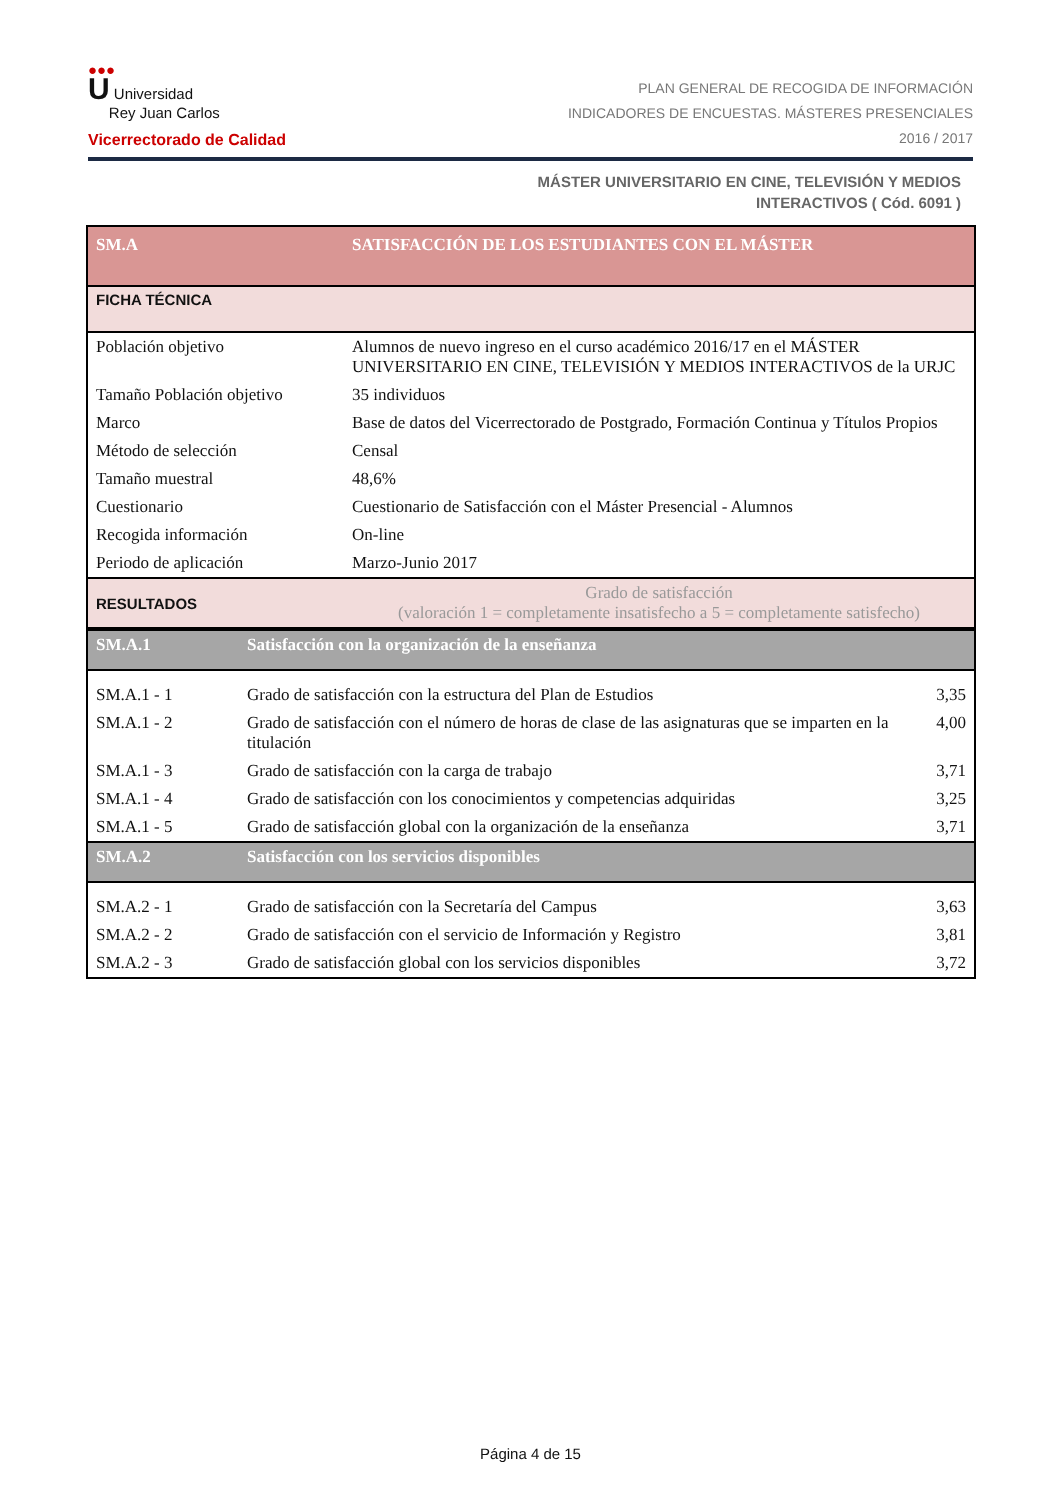●●●
U Universidad
Rey Juan Carlos
Vicerrectorado de Calidad
PLAN GENERAL DE RECOGIDA DE INFORMACIÓN
INDICADORES DE ENCUESTAS. MÁSTERES PRESENCIALES
2016 / 2017
MÁSTER UNIVERSITARIO EN CINE, TELEVISIÓN Y MEDIOS
INTERACTIVOS ( Cód. 6091 )
| SM.A | SATISFACCIÓN DE LOS ESTUDIANTES CON EL MÁSTER |
| FICHA TÉCNICA | |
| Población objetivo | Alumnos de nuevo ingreso en el curso académico 2016/17 en el MÁSTER UNIVERSITARIO EN CINE, TELEVISIÓN Y MEDIOS INTERACTIVOS de la URJC |
| Tamaño Población objetivo | 35 individuos |
| Marco | Base de datos del Vicerrectorado de Postgrado, Formación Continua y Títulos Propios |
| Método de selección | Censal |
| Tamaño muestral | 48,6% |
| Cuestionario | Cuestionario de Satisfacción con el Máster Presencial - Alumnos |
| Recogida información | On-line |
| Periodo de aplicación | Marzo-Junio 2017 |
| RESULTADOS | Grado de satisfacción (valoración 1 = completamente insatisfecho a 5 = completamente satisfecho) |
| SM.A.1 | Satisfacción con la organización de la enseñanza | |
| SM.A.1 - 1 | Grado de satisfacción con la estructura del Plan de Estudios | 3,35 |
| SM.A.1 - 2 | Grado de satisfacción con el número de horas de clase de las asignaturas que se imparten en la titulación | 4,00 |
| SM.A.1 - 3 | Grado de satisfacción con la carga de trabajo | 3,71 |
| SM.A.1 - 4 | Grado de satisfacción con los conocimientos y competencias adquiridas | 3,25 |
| SM.A.1 - 5 | Grado de satisfacción global con la organización de la enseñanza | 3,71 |
| SM.A.2 | Satisfacción con los servicios disponibles | |
| SM.A.2 - 1 | Grado de satisfacción con la Secretaría del Campus | 3,63 |
| SM.A.2 - 2 | Grado de satisfacción con el servicio de Información y Registro | 3,81 |
| SM.A.2 - 3 | Grado de satisfacción global con los servicios disponibles | 3,72 |
Página 4 de 15